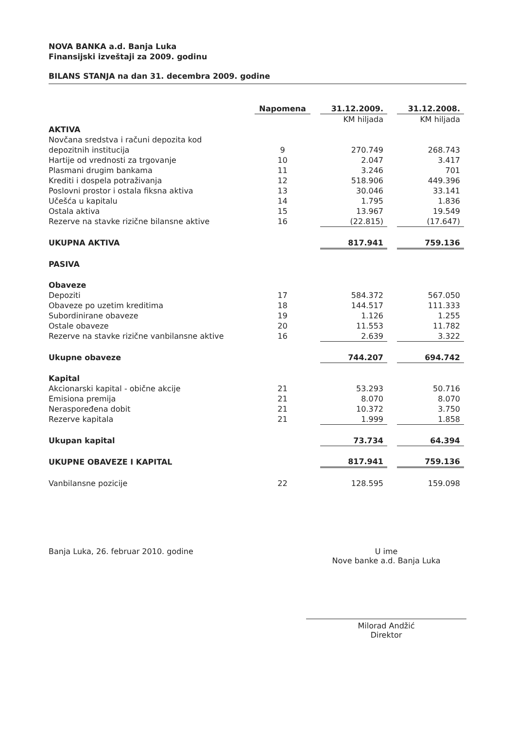NOVA BANKA a.d. Banja Luka
Finansijski izveštaji za 2009. godinu
BILANS STANJA na dan 31. decembra 2009. godine
| | Napomena | | 31.12.2009. | | 31.12.2008. |
| | | | KM hiljada | | KM hiljada |
| AKTIVA | | | | | |
| Novčana sredstva i računi depozita kod | | | | | |
| depozitnih institucija | 9 | | 270.749 | | 268.743 |
| Hartije od vrednosti za trgovanje | 10 | | 2.047 | | 3.417 |
| Plasmani drugim bankama | 11 | | 3.246 | | 701 |
| Krediti i dospela potraživanja | 12 | | 518.906 | | 449.396 |
| Poslovni prostor i ostala fiksna aktiva | 13 | | 30.046 | | 33.141 |
| Učešća u kapitalu | 14 | | 1.795 | | 1.836 |
| Ostala aktiva | 15 | | 13.967 | | 19.549 |
| Rezerve na stavke rizične bilansne aktive | 16 | | (22.815) | | (17.647) |
| UKUPNA AKTIVA | | | 817.941 | | 759.136 |
| PASIVA | | | | | |
| Obaveze | | | | | |
| Depoziti | 17 | | 584.372 | | 567.050 |
| Obaveze po uzetim kreditima | 18 | | 144.517 | | 111.333 |
| Subordinirane obaveze | 19 | | 1.126 | | 1.255 |
| Ostale obaveze | 20 | | 11.553 | | 11.782 |
| Rezerve na stavke rizične vanbilansne aktive | 16 | | 2.639 | | 3.322 |
| Ukupne obaveze | | | 744.207 | | 694.742 |
| Kapital | | | | | |
| Akcionarski kapital - obične akcije | 21 | | 53.293 | | 50.716 |
| Emisiona premija | 21 | | 8.070 | | 8.070 |
| Neraspoređena dobit | 21 | | 10.372 | | 3.750 |
| Rezerve kapitala | 21 | | 1.999 | | 1.858 |
| Ukupan kapital | | | 73.734 | | 64.394 |
| UKUPNE OBAVEZE I KAPITAL | | | 817.941 | | 759.136 |
| Vanbilansne pozicije | 22 | | 128.595 | | 159.098 |
Banja Luka, 26. februar 2010. godine
U ime
Nove banke a.d. Banja Luka
Milorad Andžić
Direktor